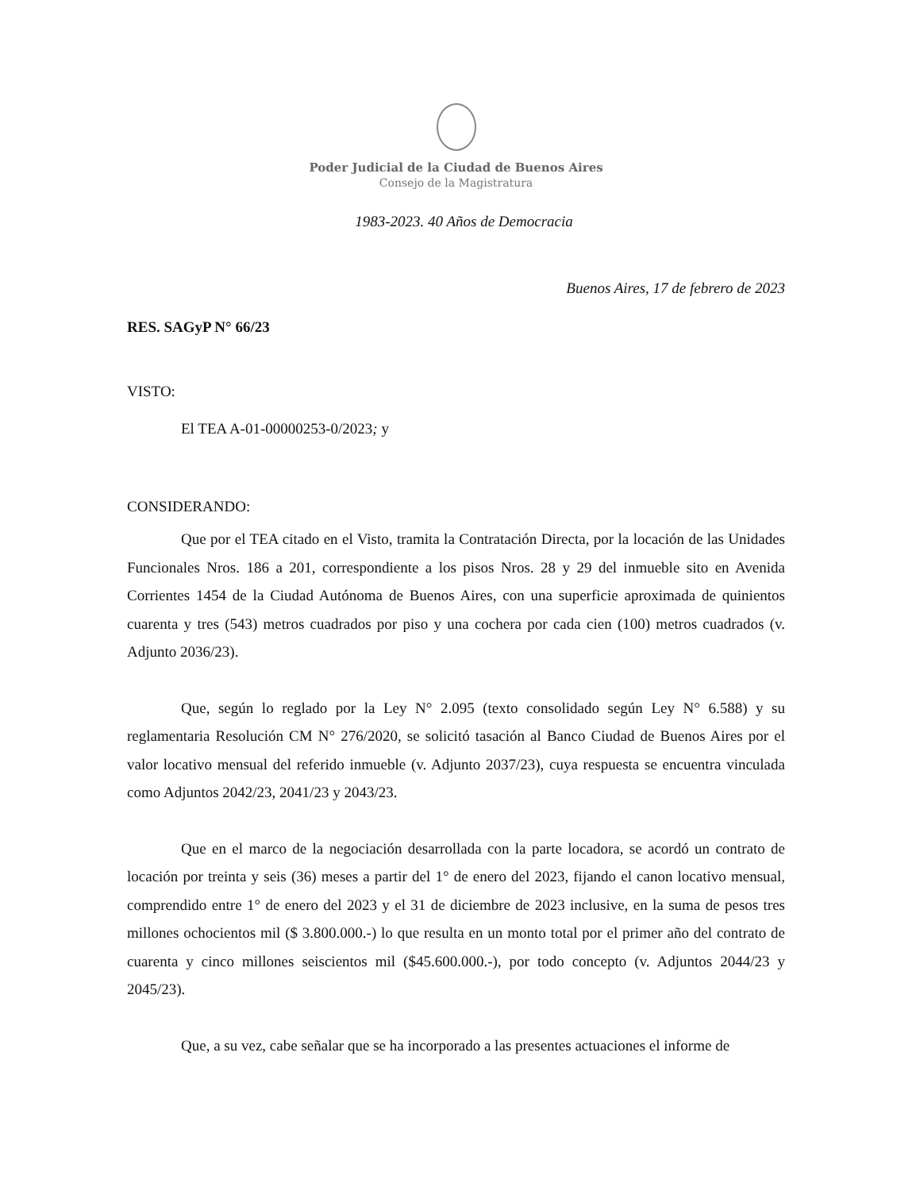Poder Judicial de la Ciudad de Buenos Aires
Consejo de la Magistratura
1983-2023. 40 Años de Democracia
Buenos Aires, 17 de febrero de 2023
RES. SAGyP N° 66/23
VISTO:
El TEA A-01-00000253-0/2023; y
CONSIDERANDO:
Que por el TEA citado en el Visto, tramita la Contratación Directa, por la locación de las Unidades Funcionales Nros. 186 a 201, correspondiente a los pisos Nros. 28 y 29 del inmueble sito en Avenida Corrientes 1454 de la Ciudad Autónoma de Buenos Aires, con una superficie aproximada de quinientos cuarenta y tres (543) metros cuadrados por piso y una cochera por cada cien (100) metros cuadrados (v. Adjunto 2036/23).
Que, según lo reglado por la Ley N° 2.095 (texto consolidado según Ley N° 6.588) y su reglamentaria Resolución CM N° 276/2020, se solicitó tasación al Banco Ciudad de Buenos Aires por el valor locativo mensual del referido inmueble (v. Adjunto 2037/23), cuya respuesta se encuentra vinculada como Adjuntos 2042/23, 2041/23 y 2043/23.
Que en el marco de la negociación desarrollada con la parte locadora, se acordó un contrato de locación por treinta y seis (36) meses a partir del 1° de enero del 2023, fijando el canon locativo mensual, comprendido entre 1° de enero del 2023 y el 31 de diciembre de 2023 inclusive, en la suma de pesos tres millones ochocientos mil ($ 3.800.000.-) lo que resulta en un monto total por el primer año del contrato de cuarenta y cinco millones seiscientos mil ($45.600.000.-), por todo concepto (v. Adjuntos 2044/23 y 2045/23).
Que, a su vez, cabe señalar que se ha incorporado a las presentes actuaciones el informe de